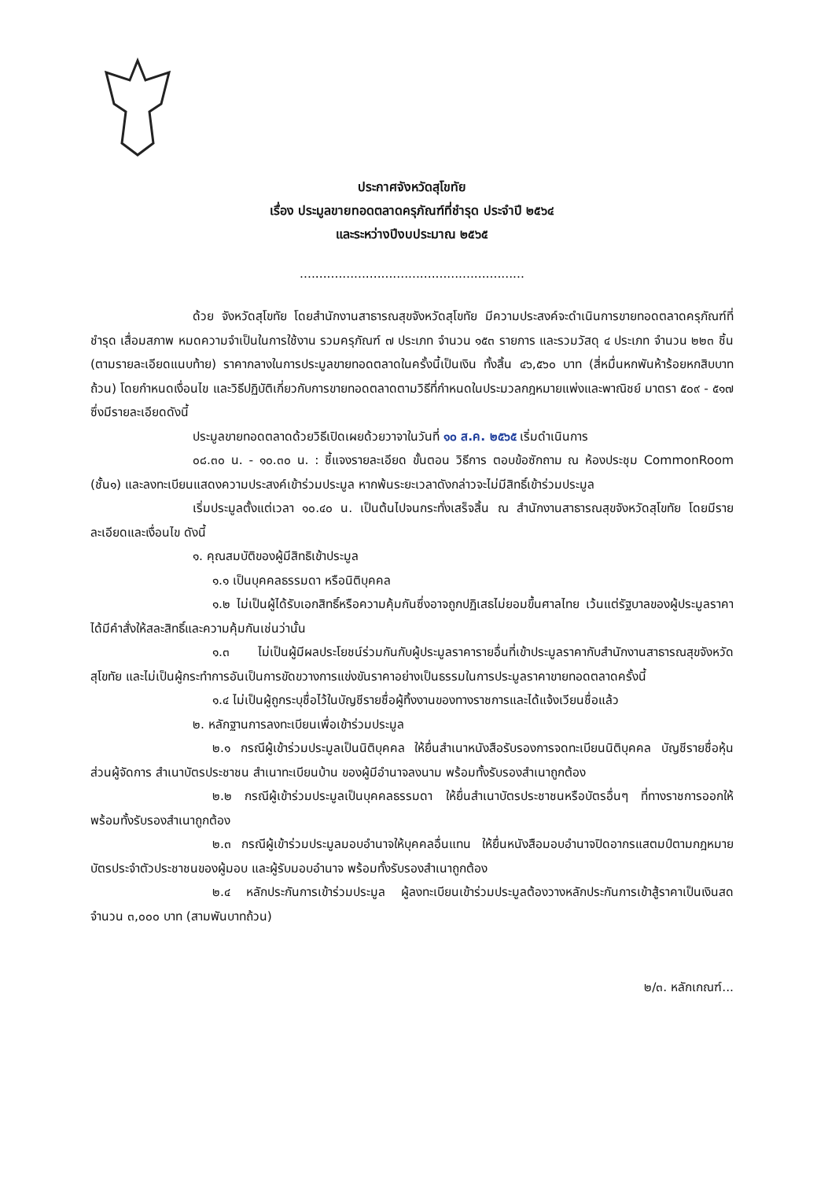ประกาศจังหวัดสุโขทัย
เรื่อง ประมูลขายทอดตลาดครุภัณฑ์ที่ชำรุด ประจำปี ๒๕๖๔
และระหว่างปีงบประมาณ ๒๕๖๕
..........................................................
ด้วย จังหวัดสุโขทัย โดยสำนักงานสาธารณสุขจังหวัดสุโขทัย มีความประสงค์จะดำเนินการขายทอดตลาดครุภัณฑ์ที่ชำรุด เสื่อมสภาพ หมดความจำเป็นในการใช้งาน รวมครุภัณฑ์ ๗ ประเภท จำนวน ๑๕๓ รายการ และรวมวัสดุ ๔ ประเภท จำนวน ๒๒๓ ชิ้น (ตามรายละเอียดแนบท้าย) ราคากลางในการประมูลขายทอดตลาดในครั้งนี้เป็นเงิน ทั้งสิ้น ๔๖,๕๖๐ บาท (สี่หมื่นหกพันห้าร้อยหกสิบบาทถ้วน) โดยกำหนดเงื่อนไข และวิธีปฏิบัติเกี่ยวกับการขายทอดตลาดตามวิธีที่กำหนดในประมวลกฎหมายแพ่งและพาณิชย์ มาตรา ๕๐๙ - ๕๑๗ ซึ่งมีรายละเอียดดังนี้
ประมูลขายทอดตลาดด้วยวิธีเปิดเผยด้วยวาจาในวันที่ ๑๐ ส.ค. ๒๕๖๕ เริ่มดำเนินการ
๐๘.๓๐ น. - ๑๐.๓๐ น. : ชี้แจงรายละเอียด ขั้นตอน วิธีการ ตอบข้อซักถาม ณ ห้องประชุม CommonRoom (ชั้น๑) และลงทะเบียนแสดงความประสงค์เข้าร่วมประมูล หากพ้นระยะเวลาดังกล่าวจะไม่มีสิทธิ์เข้าร่วมประมูล
เริ่มประมูลตั้งแต่เวลา ๑๐.๔๐ น. เป็นต้นไปจนกระทั่งเสร็จสิ้น ณ สำนักงานสาธารณสุขจังหวัดสุโขทัย โดยมีรายละเอียดและเงื่อนไข ดังนี้
๑. คุณสมบัติของผู้มีสิทธิเข้าประมูล
๑.๑ เป็นบุคคลธรรมดา หรือนิติบุคคล
๑.๒ ไม่เป็นผู้ได้รับเอกสิทธิ์หรือความคุ้มกันซึ่งอาจถูกปฏิเสธไม่ยอมขึ้นศาลไทย เว้นแต่รัฐบาลของผู้ประมูลราคาได้มีคำสั่งให้สละสิทธิ์และความคุ้มกันเช่นว่านั้น
๑.๓ ไม่เป็นผู้มีผลประโยชน์ร่วมกันกับผู้ประมูลราคารายอื่นที่เข้าประมูลราคากับสำนักงานสาธารณสุขจังหวัดสุโขทัย และไม่เป็นผู้กระทำการอันเป็นการขัดขวางการแข่งขันราคาอย่างเป็นธรรมในการประมูลราคาขายทอดตลาดครั้งนี้
๑.๔ ไม่เป็นผู้ถูกระบุชื่อไว้ในบัญชีรายชื่อผู้ทิ้งงานของทางราชการและได้แจ้งเวียนชื่อแล้ว
๒. หลักฐานการลงทะเบียนเพื่อเข้าร่วมประมูล
๒.๑ กรณีผู้เข้าร่วมประมูลเป็นนิติบุคคล ให้ยื่นสำเนาหนังสือรับรองการจดทะเบียนนิติบุคคล บัญชีรายชื่อหุ้นส่วนผู้จัดการ สำเนาบัตรประชาชน สำเนาทะเบียนบ้าน ของผู้มีอำนาจลงนาม พร้อมทั้งรับรองสำเนาถูกต้อง
๒.๒ กรณีผู้เข้าร่วมประมูลเป็นบุคคลธรรมดา ให้ยื่นสำเนาบัตรประชาชนหรือบัตรอื่นๆ ที่ทางราชการออกให้ พร้อมทั้งรับรองสำเนาถูกต้อง
๒.๓ กรณีผู้เข้าร่วมประมูลมอบอำนาจให้บุคคลอื่นแทน ให้ยื่นหนังสือมอบอำนาจปิดอากรแสตมป์ตามกฎหมาย บัตรประจำตัวประชาชนของผู้มอบ และผู้รับมอบอำนาจ พร้อมทั้งรับรองสำเนาถูกต้อง
๒.๔ หลักประกันการเข้าร่วมประมูล ผู้ลงทะเบียนเข้าร่วมประมูลต้องวางหลักประกันการเข้าสู้ราคาเป็นเงินสด จำนวน ๓,๐๐๐ บาท (สามพันบาทถ้วน)
๒/๓. หลักเกณฑ์...